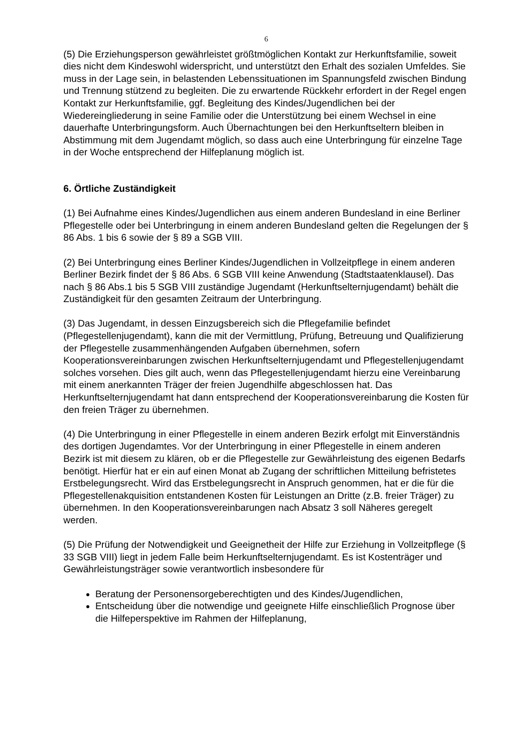6
(5) Die Erziehungsperson gewährleistet größtmöglichen Kontakt zur Herkunftsfamilie, soweit dies nicht dem Kindeswohl widerspricht, und unterstützt den Erhalt des sozialen Umfeldes. Sie muss in der Lage sein, in belastenden Lebenssituationen im Spannungsfeld zwischen Bindung und Trennung stützend zu begleiten. Die zu erwartende Rückkehr erfordert in der Regel engen Kontakt zur Herkunftsfamilie, ggf. Begleitung des Kindes/Jugendlichen bei der Wiedereingliederung in seine Familie oder die Unterstützung bei einem Wechsel in eine dauerhafte Unterbringungsform. Auch Übernachtungen bei den Herkunftseltern bleiben in Abstimmung mit dem Jugendamt möglich, so dass auch eine Unterbringung für einzelne Tage in der Woche entsprechend der Hilfeplanung möglich ist.
6. Örtliche Zuständigkeit
(1) Bei Aufnahme eines Kindes/Jugendlichen aus einem anderen Bundesland in eine Berliner Pflegestelle oder bei Unterbringung in einem anderen Bundesland gelten die Regelungen der § 86 Abs. 1 bis 6 sowie der § 89 a SGB VIII.
(2) Bei Unterbringung eines Berliner Kindes/Jugendlichen in Vollzeitpflege in einem anderen Berliner Bezirk findet der § 86 Abs. 6 SGB VIII keine Anwendung (Stadtstaatenklausel). Das nach § 86 Abs.1 bis 5 SGB VIII zuständige Jugendamt (Herkunftselternjugendamt) behält die Zuständigkeit für den gesamten Zeitraum der Unterbringung.
(3) Das Jugendamt, in dessen Einzugsbereich sich die Pflegefamilie befindet (Pflegestellenjugendamt), kann die mit der Vermittlung, Prüfung, Betreuung und Qualifizierung der Pflegestelle zusammenhängenden Aufgaben übernehmen, sofern Kooperationsvereinbarungen zwischen Herkunftselternjugendamt und Pflegestellenjugendamt solches vorsehen. Dies gilt auch, wenn das Pflegestellenjugendamt hierzu eine Vereinbarung mit einem anerkannten Träger der freien Jugendhilfe abgeschlossen hat. Das Herkunftselternjugendamt hat dann entsprechend der Kooperationsvereinbarung die Kosten für den freien Träger zu übernehmen.
(4) Die Unterbringung in einer Pflegestelle in einem anderen Bezirk erfolgt mit Einverständnis des dortigen Jugendamtes. Vor der Unterbringung in einer Pflegestelle in einem anderen Bezirk ist mit diesem zu klären, ob er die Pflegestelle zur Gewährleistung des eigenen Bedarfs benötigt. Hierfür hat er ein auf einen Monat ab Zugang der schriftlichen Mitteilung befristetes Erstbelegungsrecht. Wird das Erstbelegungsrecht in Anspruch genommen, hat er die für die Pflegestellenakquisition entstandenen Kosten für Leistungen an Dritte (z.B. freier Träger) zu übernehmen. In den Kooperationsvereinbarungen nach Absatz 3 soll Näheres geregelt werden.
(5) Die Prüfung der Notwendigkeit und Geeignetheit der Hilfe zur Erziehung in Vollzeitpflege (§ 33 SGB VIII) liegt in jedem Falle beim Herkunftselternjugendamt. Es ist Kostenträger und Gewährleistungsträger sowie verantwortlich insbesondere für
Beratung der Personensorgeberechtigten und des Kindes/Jugendlichen,
Entscheidung über die notwendige und geeignete Hilfe einschließlich Prognose über die Hilfeperspektive im Rahmen der Hilfeplanung,